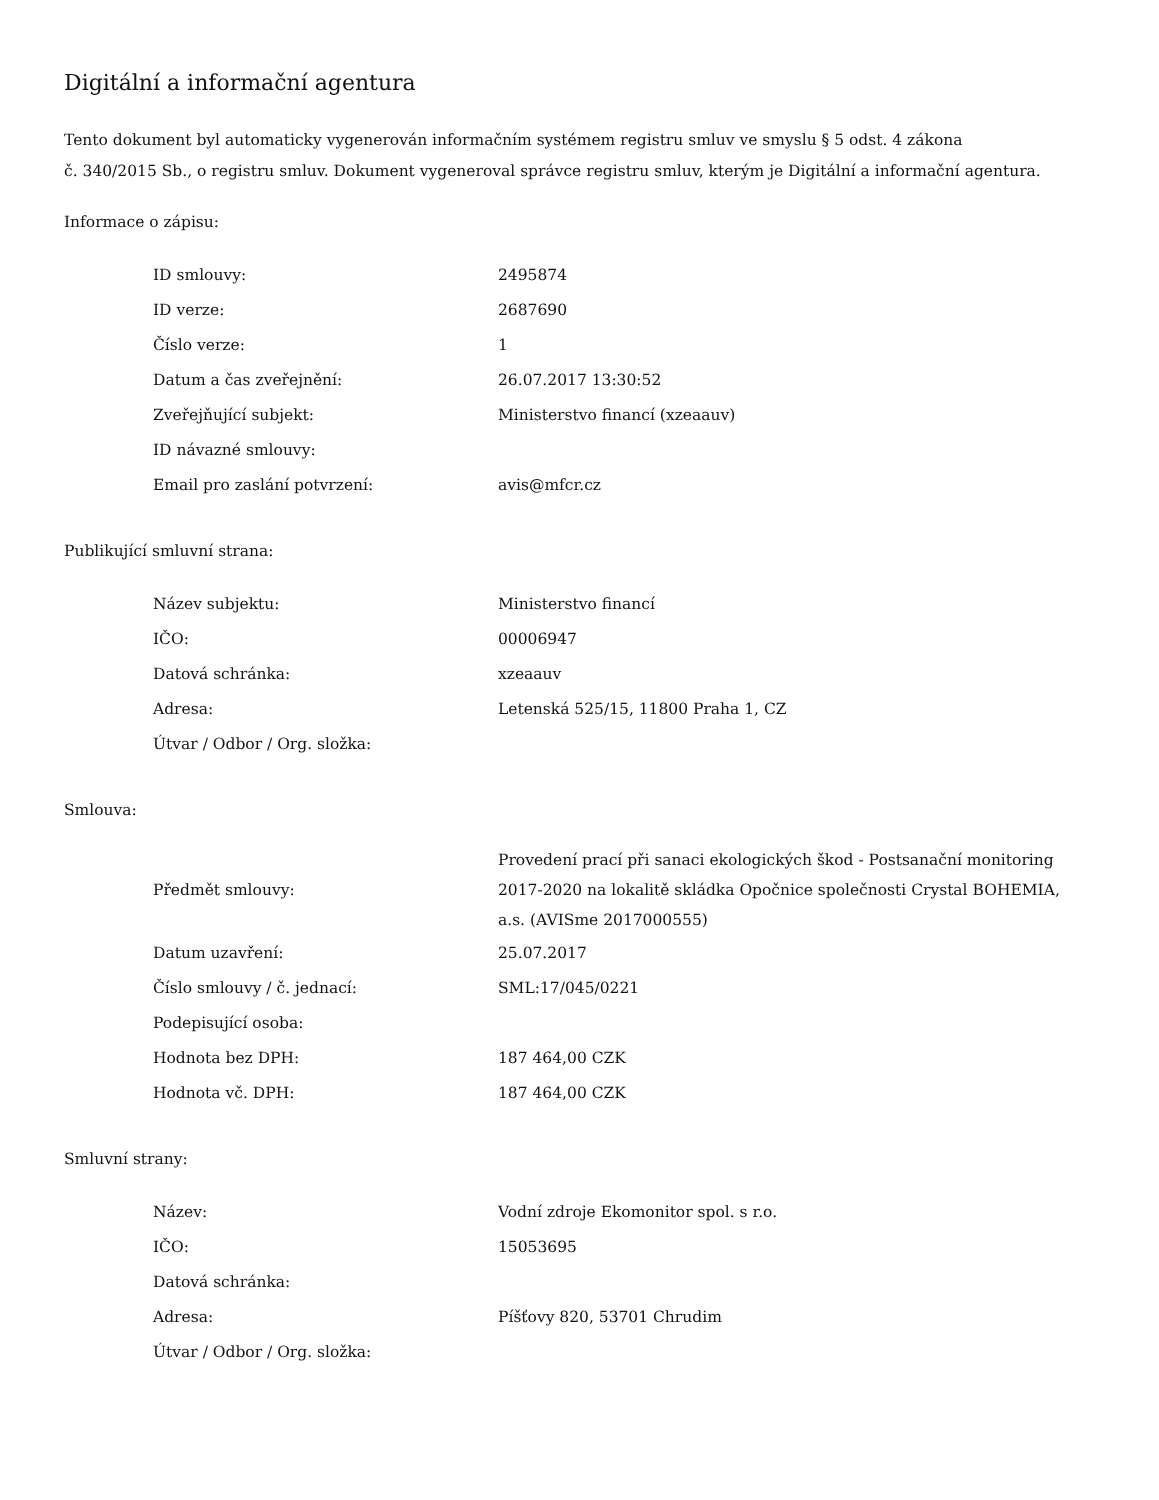Digitální a informační agentura
Tento dokument byl automaticky vygenerován informačním systémem registru smluv ve smyslu § 5 odst. 4 zákona
č. 340/2015 Sb., o registru smluv. Dokument vygeneroval správce registru smluv, kterým je Digitální a informační agentura.
Informace o zápisu:
| ID smlouvy: | 2495874 |
| ID verze: | 2687690 |
| Číslo verze: | 1 |
| Datum a čas zveřejnění: | 26.07.2017 13:30:52 |
| Zveřejňující subjekt: | Ministerstvo financí (xzeaauv) |
| ID návazné smlouvy: | |
| Email pro zaslání potvrzení: | avis@mfcr.cz |
Publikující smluvní strana:
| Název subjektu: | Ministerstvo financí |
| IČO: | 00006947 |
| Datová schránka: | xzeaauv |
| Adresa: | Letenská 525/15, 11800 Praha 1, CZ |
| Útvar / Odbor / Org. složka: | |
Smlouva:
| Předmět smlouvy: | Provedení prací při sanaci ekologických škod - Postsanační monitoring 2017-2020 na lokalitě skládka Opočnice společnosti Crystal BOHEMIA, a.s. (AVISme 2017000555) |
| Datum uzavření: | 25.07.2017 |
| Číslo smlouvy / č. jednací: | SML:17/045/0221 |
| Podepisující osoba: | |
| Hodnota bez DPH: | 187 464,00 CZK |
| Hodnota vč. DPH: | 187 464,00 CZK |
Smluvní strany:
| Název: | Vodní zdroje Ekomonitor spol. s r.o. |
| IČO: | 15053695 |
| Datová schránka: | |
| Adresa: | Píšťovy 820, 53701 Chrudim |
| Útvar / Odbor / Org. složka: | |